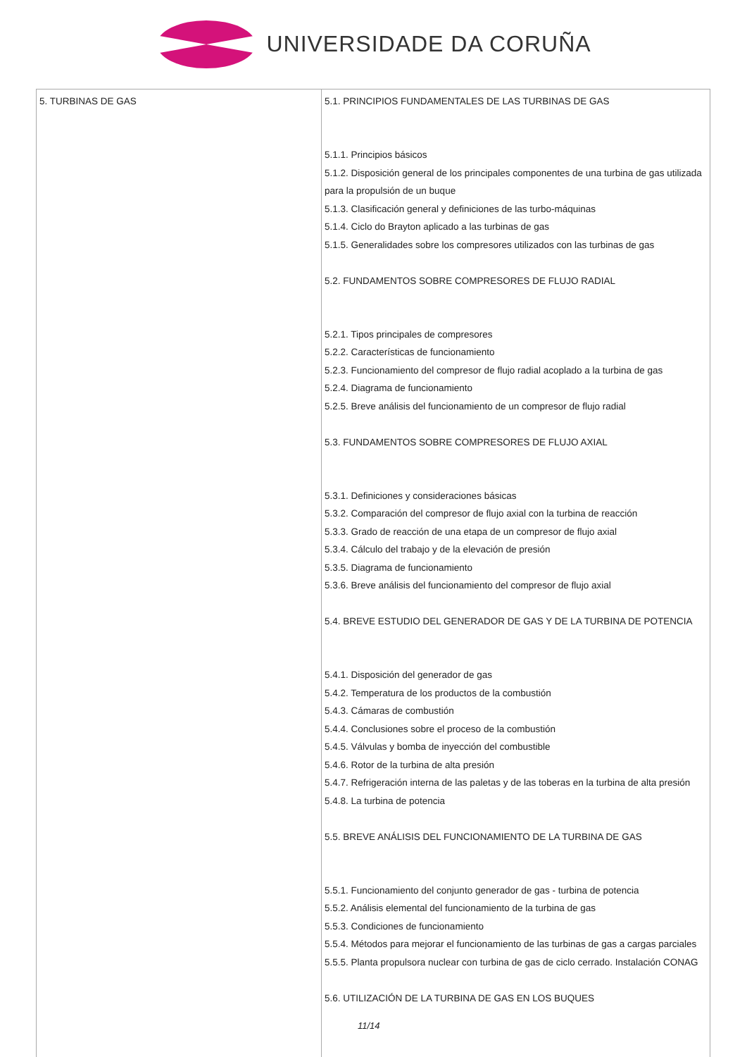UNIVERSIDADE DA CORUÑA
| 5. TURBINAS DE GAS | 5.1. PRINCIPIOS FUNDAMENTALES DE LAS TURBINAS DE GAS 5.1.1. Principios básicos 5.1.2. Disposición general de los principales componentes de una turbina de gas utilizada para la propulsión de un buque 5.1.3. Clasificación general y definiciones de las turbo-máquinas 5.1.4. Ciclo do Brayton aplicado a las turbinas de gas 5.1.5. Generalidades sobre los compresores utilizados con las turbinas de gas 5.2. FUNDAMENTOS SOBRE COMPRESORES DE FLUJO RADIAL 5.2.1. Tipos principales de compresores 5.2.2. Características de funcionamiento 5.2.3. Funcionamiento del compresor de flujo radial acoplado a la turbina de gas 5.2.4. Diagrama de funcionamiento 5.2.5. Breve análisis del funcionamiento de un compresor de flujo radial 5.3. FUNDAMENTOS SOBRE COMPRESORES DE FLUJO AXIAL 5.3.1. Definiciones y consideraciones básicas 5.3.2. Comparación del compresor de flujo axial con la turbina de reacción 5.3.3. Grado de reacción de una etapa de un compresor de flujo axial 5.3.4. Cálculo del trabajo y de la elevación de presión 5.3.5. Diagrama de funcionamiento 5.3.6. Breve análisis del funcionamiento del compresor de flujo axial 5.4. BREVE ESTUDIO DEL GENERADOR DE GAS Y DE LA TURBINA DE POTENCIA 5.4.1. Disposición del generador de gas 5.4.2. Temperatura de los productos de la combustión 5.4.3. Cámaras de combustión 5.4.4. Conclusiones sobre el proceso de la combustión 5.4.5. Válvulas y bomba de inyección del combustible 5.4.6. Rotor de la turbina de alta presión 5.4.7. Refrigeración interna de las paletas y de las toberas en la turbina de alta presión 5.4.8. La turbina de potencia 5.5. BREVE ANÁLISIS DEL FUNCIONAMIENTO DE LA TURBINA DE GAS 5.5.1. Funcionamiento del conjunto generador de gas - turbina de potencia 5.5.2. Análisis elemental del funcionamiento de la turbina de gas 5.5.3. Condiciones de funcionamiento 5.5.4. Métodos para mejorar el funcionamiento de las turbinas de gas a cargas parciales 5.5.5. Planta propulsora nuclear con turbina de gas de ciclo cerrado. Instalación CONAG 5.6. UTILIZACIÓN DE LA TURBINA DE GAS EN LOS BUQUES |
11/14